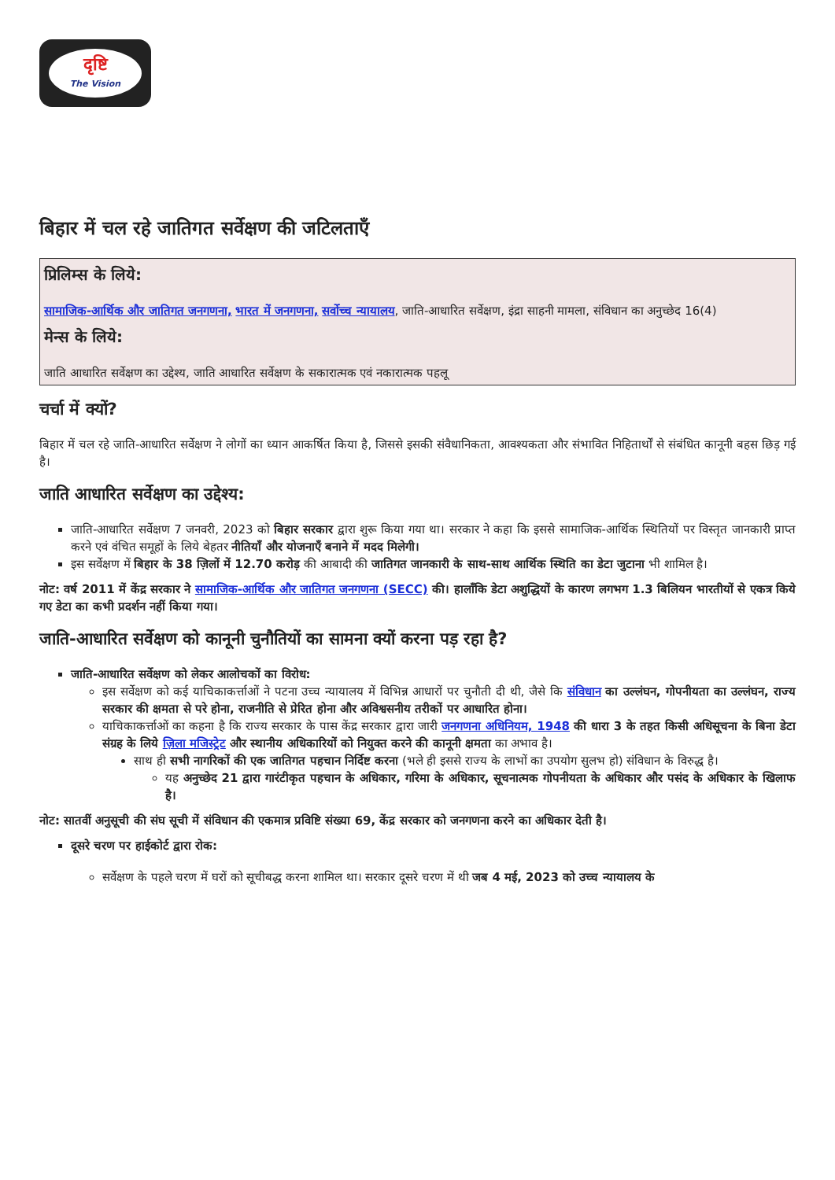दृष्टि
The Vision
बिहार में चल रहे जातिगत सर्वेक्षण की जटिलताएँ
प्रिलिम्स के लिये:
सामाजिक-आर्थिक और जातिगत जनगणना, भारत में जनगणना, सर्वोच्च न्यायालय, जाति-आधारित सर्वेक्षण, इंद्रा साहनी मामला, संविधान का अनुच्छेद 16(4)
मेन्स के लिये:
जाति आधारित सर्वेक्षण का उद्देश्य, जाति आधारित सर्वेक्षण के सकारात्मक एवं नकारात्मक पहलू
चर्चा में क्यों?
बिहार में चल रहे जाति-आधारित सर्वेक्षण ने लोगों का ध्यान आकर्षित किया है, जिससे इसकी संवैधानिकता, आवश्यकता और संभावित निहितार्थों से संबंधित कानूनी बहस छिड़ गई है।
जाति आधारित सर्वेक्षण का उद्देश्य:
जाति-आधारित सर्वेक्षण 7 जनवरी, 2023 को बिहार सरकार द्वारा शुरू किया गया था। सरकार ने कहा कि इससे सामाजिक-आर्थिक स्थितियों पर विस्तृत जानकारी प्राप्त करने एवं वंचित समूहों के लिये बेहतर नीतियाँ और योजनाएँ बनाने में मदद मिलेगी।
इस सर्वेक्षण में बिहार के 38 ज़िलों में 12.70 करोड़ की आबादी की जातिगत जानकारी के साथ-साथ आर्थिक स्थिति का डेटा जुटाना भी शामिल है।
नोट: वर्ष 2011 में केंद्र सरकार ने सामाजिक-आर्थिक और जातिगत जनगणना (SECC) की। हालाँकि डेटा अशुद्धियों के कारण लगभग 1.3 बिलियन भारतीयों से एकत्र किये गए डेटा का कभी प्रदर्शन नहीं किया गया।
जाति-आधारित सर्वेक्षण को कानूनी चुनौतियों का सामना क्यों करना पड़ रहा है?
जाति-आधारित सर्वेक्षण को लेकर आलोचकों का विरोध:
इस सर्वेक्षण को कई याचिकाकर्त्ताओं ने पटना उच्च न्यायालय में विभिन्न आधारों पर चुनौती दी थी, जैसे कि संविधान का उल्लंघन, गोपनीयता का उल्लंघन, राज्य सरकार की क्षमता से परे होना, राजनीति से प्रेरित होना और अविश्वसनीय तरीकों पर आधारित होना।
याचिकाकर्त्ताओं का कहना है कि राज्य सरकार के पास केंद्र सरकार द्वारा जारी जनगणना अधिनियम, 1948 की धारा 3 के तहत किसी अधिसूचना के बिना डेटा संग्रह के लिये ज़िला मजिस्ट्रेट और स्थानीय अधिकारियों को नियुक्त करने की कानूनी क्षमता का अभाव है।
साथ ही सभी नागरिकों की एक जातिगत पहचान निर्दिष्ट करना (भले ही इससे राज्य के लाभों का उपयोग सुलभ हो) संविधान के विरुद्ध है।
यह अनुच्छेद 21 द्वारा गारंटीकृत पहचान के अधिकार, गरिमा के अधिकार, सूचनात्मक गोपनीयता के अधिकार और पसंद के अधिकार के खिलाफ है।
नोट: सातवीं अनुसूची की संघ सूची में संविधान की एकमात्र प्रविष्टि संख्या 69, केंद्र सरकार को जनगणना करने का अधिकार देती है।
दूसरे चरण पर हाईकोर्ट द्वारा रोक:
सर्वेक्षण के पहले चरण में घरों को सूचीबद्ध करना शामिल था। सरकार दूसरे चरण में थी जब 4 मई, 2023 को उच्च न्यायालय के